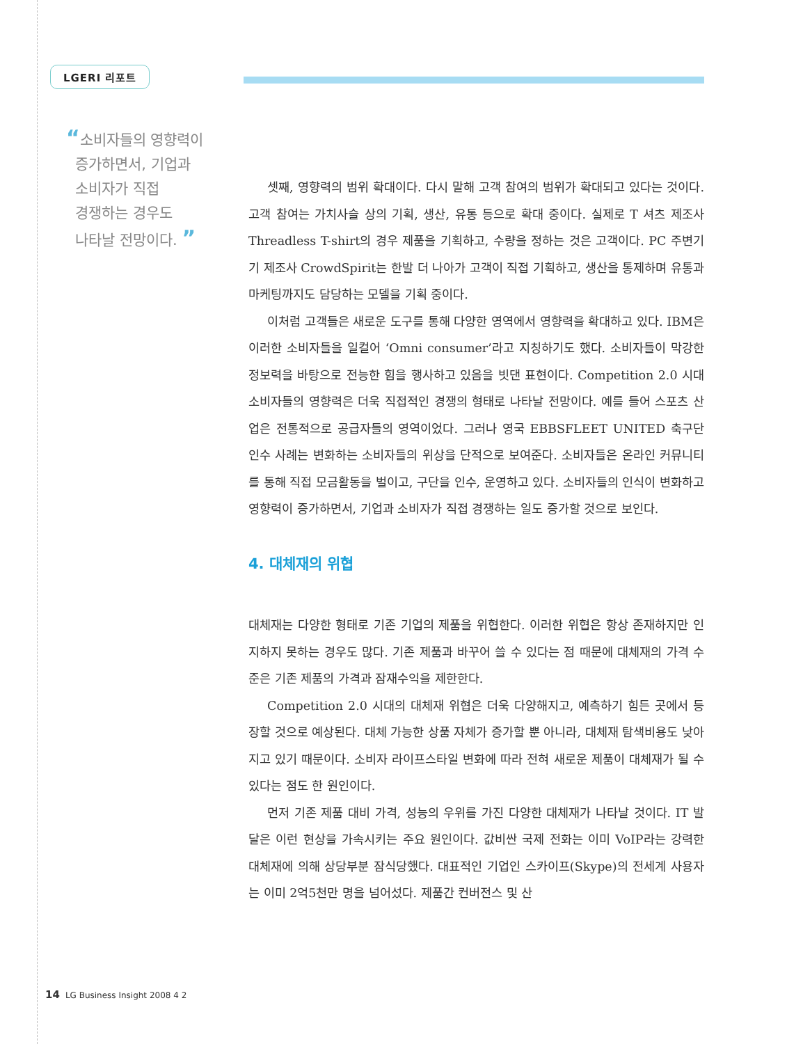LGERI 리포트
“소비자들의 영향력이
증가하면서, 기업과
소비자가 직접
경쟁하는 경우도
나타날 전망이다. ”
셋째, 영향력의 범위 확대이다. 다시 말해 고객 참여의 범위가 확대되고 있다는 것이다. 고객 참여는 가치사슬 상의 기획, 생산, 유통 등으로 확대 중이다. 실제로 T 셔츠 제조사 Threadless T-shirt의 경우 제품을 기획하고, 수량을 정하는 것은 고객이다. PC 주변기기 제조사 CrowdSpirit는 한발 더 나아가 고객이 직접 기획하고, 생산을 통제하며 유통과 마케팅까지도 담당하는 모델을 기획 중이다.
이처럼 고객들은 새로운 도구를 통해 다양한 영역에서 영향력을 확대하고 있다. IBM은 이러한 소비자들을 일컬어 ‘Omni consumer’라고 지칭하기도 했다. 소비자들이 막강한 정보력을 바탕으로 전능한 힘을 행사하고 있음을 빗댄 표현이다. Competition 2.0 시대 소비자들의 영향력은 더욱 직접적인 경쟁의 형태로 나타날 전망이다. 예를 들어 스포츠 산업은 전통적으로 공급자들의 영역이었다. 그러나 영국 EBBSFLEET UNITED 축구단 인수 사례는 변화하는 소비자들의 위상을 단적으로 보여준다. 소비자들은 온라인 커뮤니티를 통해 직접 모금활동을 벌이고, 구단을 인수, 운영하고 있다. 소비자들의 인식이 변화하고 영향력이 증가하면서, 기업과 소비자가 직접 경쟁하는 일도 증가할 것으로 보인다.
4. 대체재의 위협
대체재는 다양한 형태로 기존 기업의 제품을 위협한다. 이러한 위협은 항상 존재하지만 인지하지 못하는 경우도 많다. 기존 제품과 바꾸어 쓸 수 있다는 점 때문에 대체재의 가격 수준은 기존 제품의 가격과 잠재수익을 제한한다.
Competition 2.0 시대의 대체재 위협은 더욱 다양해지고, 예측하기 힘든 곳에서 등장할 것으로 예상된다. 대체 가능한 상품 자체가 증가할 뿐 아니라, 대체재 탐색비용도 낮아지고 있기 때문이다. 소비자 라이프스타일 변화에 따라 전혀 새로운 제품이 대체재가 될 수 있다는 점도 한 원인이다.
먼저 기존 제품 대비 가격, 성능의 우위를 가진 다양한 대체재가 나타날 것이다. IT 발달은 이런 현상을 가속시키는 주요 원인이다. 값비싼 국제 전화는 이미 VoIP라는 강력한 대체재에 의해 상당부분 잠식당했다. 대표적인 기업인 스카이프(Skype)의 전세계 사용자는 이미 2억5천만 명을 넘어섰다. 제품간 컨버전스 및 산
14 LG Business Insight 2008 4 2